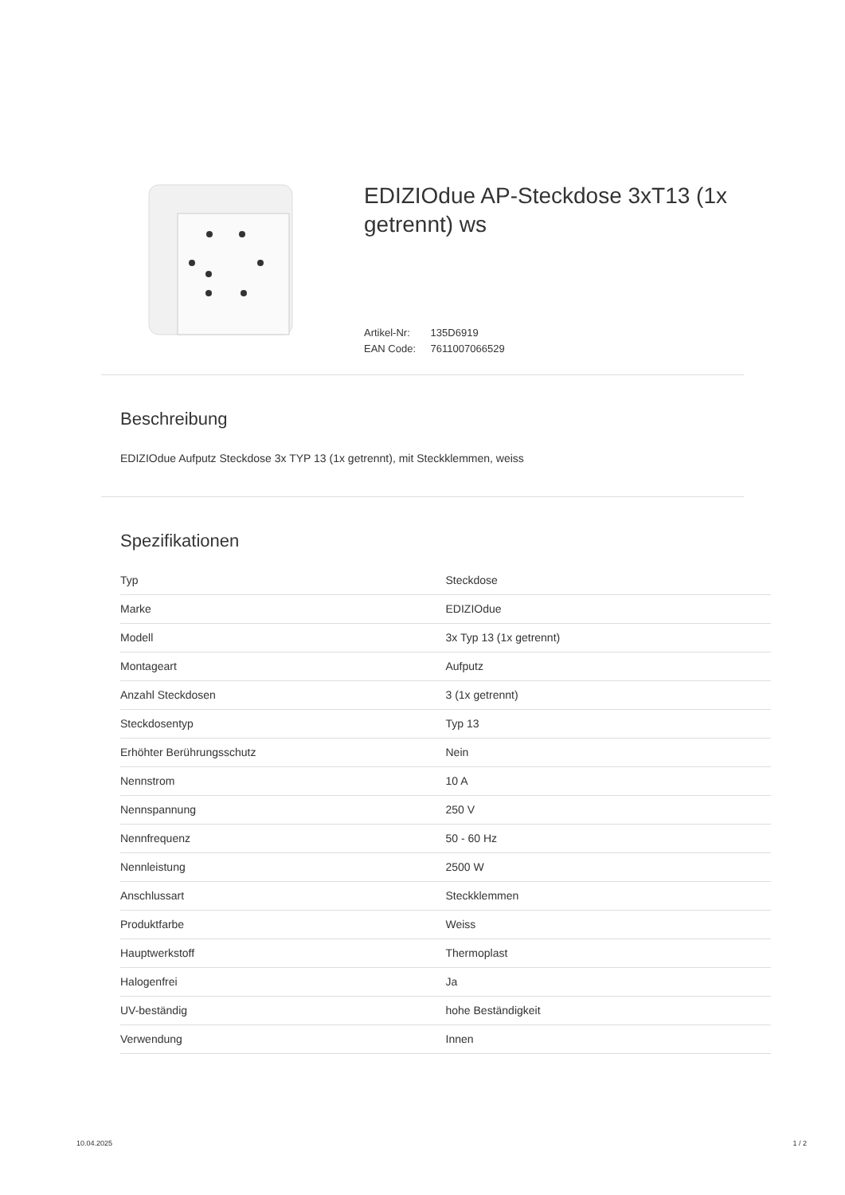EDIZIOdue AP-Steckdose 3xT13 (1x getrennt) ws
Artikel-Nr: 135D6919
EAN Code: 7611007066529
Beschreibung
EDIZIOdue Aufputz Steckdose 3x TYP 13 (1x getrennt), mit Steckklemmen, weiss
Spezifikationen
| Typ | Steckdose |
| Marke | EDIZIOdue |
| Modell | 3x Typ 13 (1x getrennt) |
| Montageart | Aufputz |
| Anzahl Steckdosen | 3 (1x getrennt) |
| Steckdosentyp | Typ 13 |
| Erhöhter Berührungsschutz | Nein |
| Nennstrom | 10 A |
| Nennspannung | 250 V |
| Nennfrequenz | 50 - 60 Hz |
| Nennleistung | 2500 W |
| Anschlussart | Steckklemmen |
| Produktfarbe | Weiss |
| Hauptwerkstoff | Thermoplast |
| Halogenfrei | Ja |
| UV-beständig | hohe Beständigkeit |
| Verwendung | Innen |
10.04.2025 1 / 2